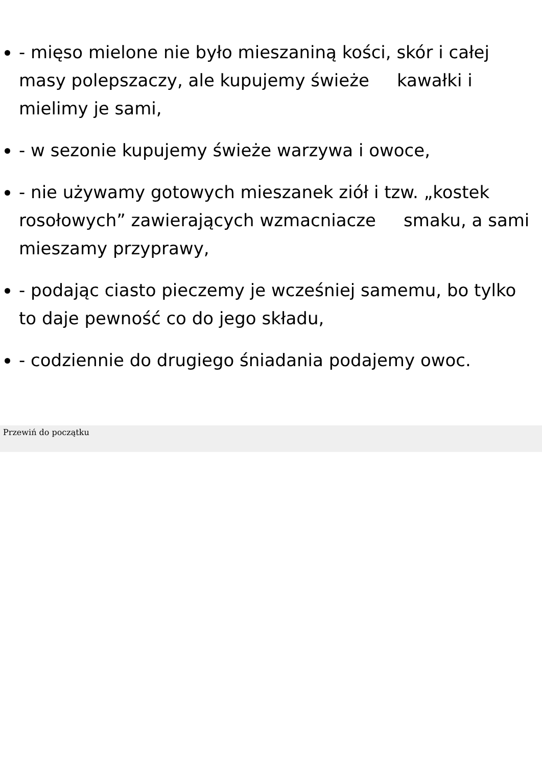- mięso mielone nie było mieszaniną kości, skór i całej masy polepszaczy, ale kupujemy świeże kawałki i mielimy je sami,
- w sezonie kupujemy świeże warzywa i owoce,
- nie używamy gotowych mieszanek ziół i tzw. „kostek rosołowych” zawierających wzmacniacze smaku, a sami mieszamy przyprawy,
- podając ciasto pieczemy je wcześniej samemu, bo tylko to daje pewność co do jego składu,
- codziennie do drugiego śniadania podajemy owoc.
Przewiń do początku